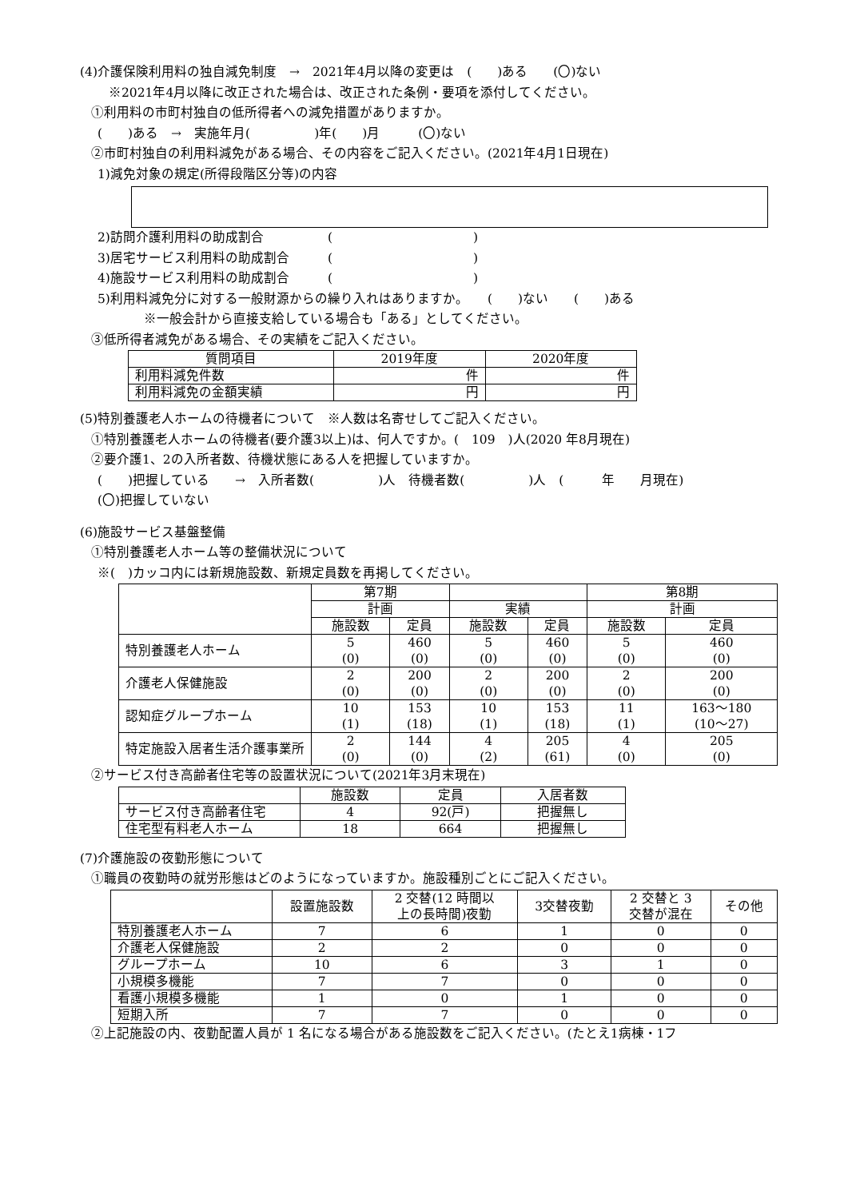(4)介護保険利用料の独自減免制度　→　2021年4月以降の変更は　(　　)ある　　(〇)ない
※2021年4月以降に改正された場合は、改正された条例・要項を添付してください。
①利用料の市町村独自の低所得者への減免措置がありますか。
(　　)ある　→　実施年月(　　　　　)年(　　)月　　　(〇)ない
②市町村独自の利用料減免がある場合、その内容をご記入ください。(2021年4月1日現在)
1)減免対象の規定(所得段階区分等)の内容
2)訪問介護利用料の助成割合　　　　　(　　　　　　　　　　　)
3)居宅サービス利用料の助成割合　　　(　　　　　　　　　　　)
4)施設サービス利用料の助成割合　　　(　　　　　　　　　　　)
5)利用料減免分に対する一般財源からの繰り入れはありますか。　　(　　)ない　　(　　)ある
※一般会計から直接支給している場合も「ある」としてください。
③低所得者減免がある場合、その実績をご記入ください。
| 質問項目 | 2019年度 | 2020年度 |
| --- | --- | --- |
| 利用料減免件数 | 件 | 件 |
| 利用料減免の金額実績 | 円 | 円 |
(5)特別養護老人ホームの待機者について　※人数は名寄せしてご記入ください。
①特別養護老人ホームの待機者(要介護3以上)は、何人ですか。(　109　)人(2020 年8月現在)
②要介護1、2の入所者数、待機状態にある人を把握していますか。
(　　)把握している　　→　入所者数(　　　　　)人　待機者数(　　　　　)人　(　　　年　　月現在)
(〇)把握していない
(6)施設サービス基盤整備
①特別養護老人ホーム等の整備状況について
※(　)カッコ内には新規施設数、新規定員数を再掲してください。
| | 第7期 | | | | 第8期 | |
| | 計画 | | 実績 | | 計画 | |
| | 施設数 | 定員 | 施設数 | 定員 | 施設数 | 定員 |
| 特別養護老人ホーム | 5 (0) | 460 (0) | 5 (0) | 460 (0) | 5 (0) | 460 (0) |
| 介護老人保健施設 | 2 (0) | 200 (0) | 2 (0) | 200 (0) | 2 (0) | 200 (0) |
| 認知症グループホーム | 10 (1) | 153 (18) | 10 (1) | 153 (18) | 11 (1) | 163～180 (10～27) |
| 特定施設入居者生活介護事業所 | 2 (0) | 144 (0) | 4 (2) | 205 (61) | 4 (0) | 205 (0) |
②サービス付き高齢者住宅等の設置状況について(2021年3月末現在)
| | 施設数 | 定員 | 入居者数 |
| サービス付き高齢者住宅 | 4 | 92(戸) | 把握無し |
| 住宅型有料老人ホーム | 18 | 664 | 把握無し |
(7)介護施設の夜勤形態について
①職員の夜勤時の就労形態はどのようになっていますか。施設種別ごとにご記入ください。
| | 設置施設数 | 2 交替(12 時間以 上の長時間)夜勤 | 3交替夜勤 | 2 交替と 3 交替が混在 | その他 |
| 特別養護老人ホーム | 7 | 6 | 1 | 0 | 0 |
| 介護老人保健施設 | 2 | 2 | 0 | 0 | 0 |
| グループホーム | 10 | 6 | 3 | 1 | 0 |
| 小規模多機能 | 7 | 7 | 0 | 0 | 0 |
| 看護小規模多機能 | 1 | 0 | 1 | 0 | 0 |
| 短期入所 | 7 | 7 | 0 | 0 | 0 |
②上記施設の内、夜勤配置人員が 1 名になる場合がある施設数をご記入ください。(たとえ1病棟・1フ